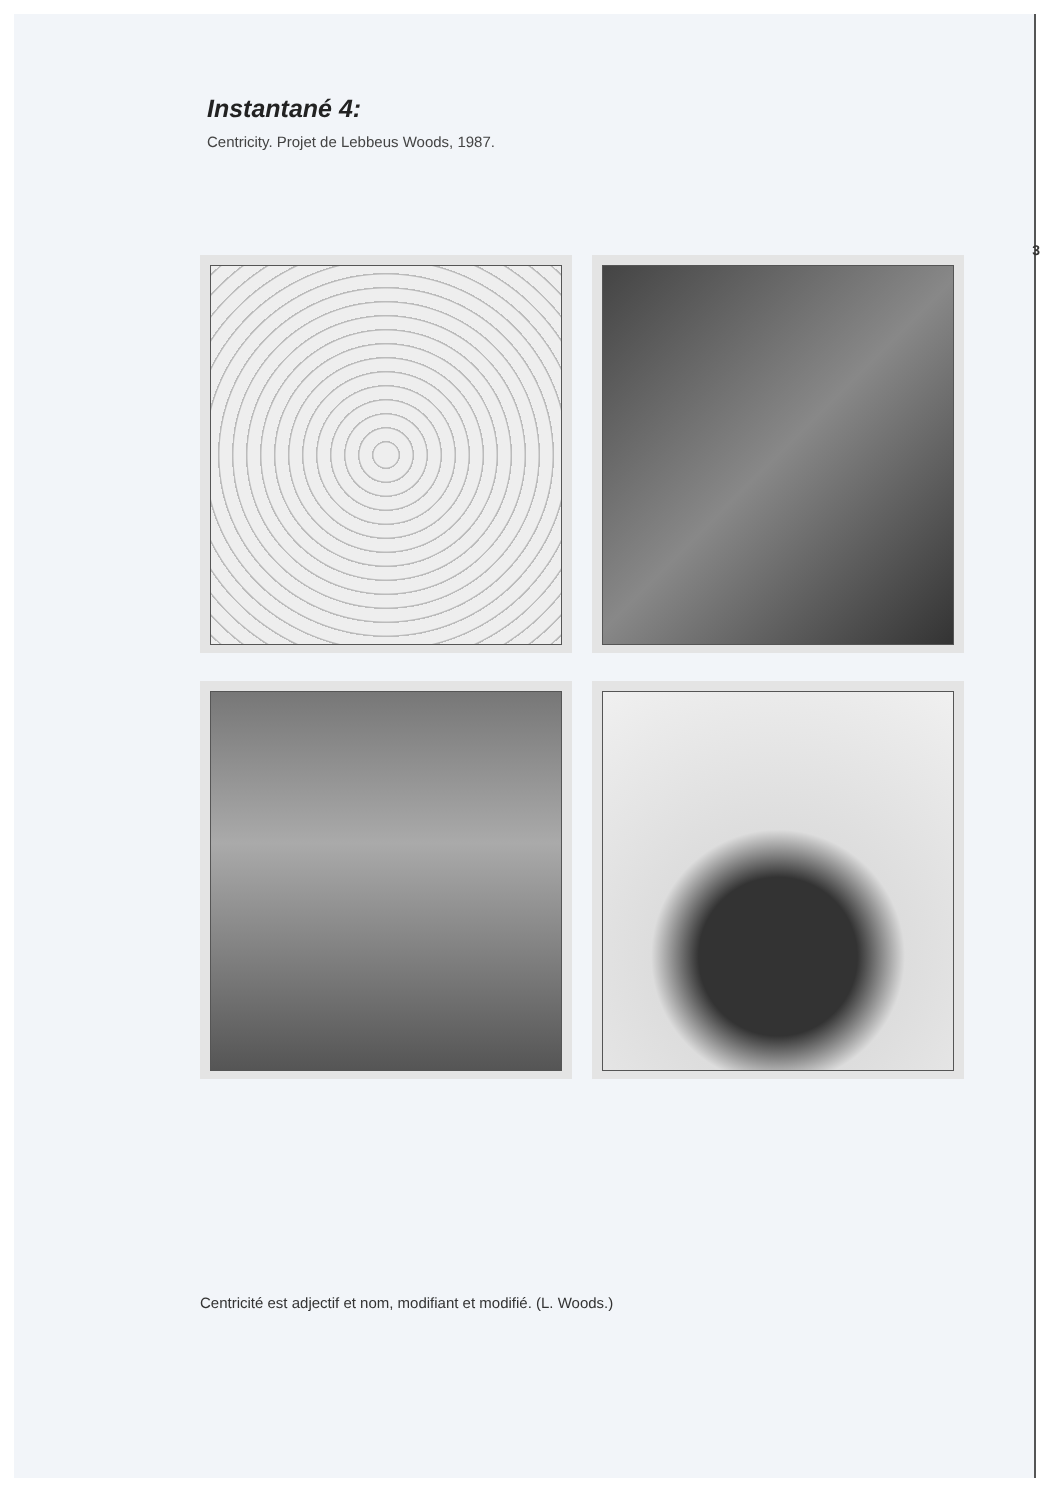Instantané 4:
Centricity. Projet de Lebbeus Woods, 1987.
Centricité est adjectif et nom, modifiant et modifié. (L. Woods.)
3